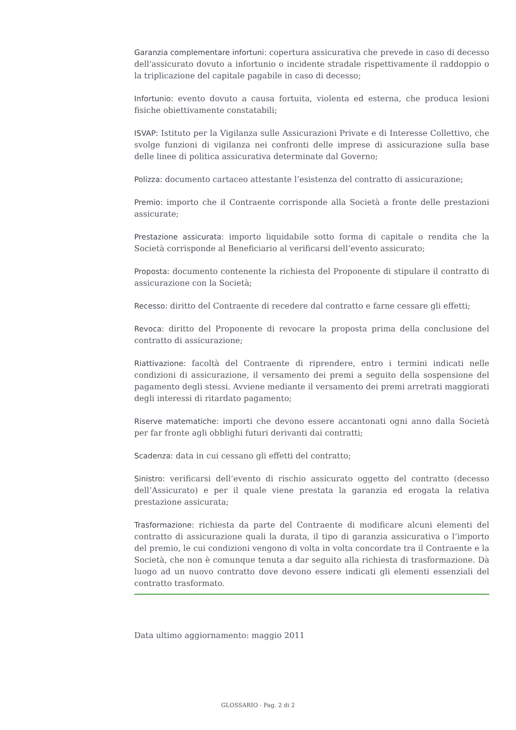Garanzia complementare infortuni: copertura assicurativa che prevede in caso di decesso dell'assicurato dovuto a infortunio o incidente stradale rispettivamente il raddoppio o la triplicazione del capitale pagabile in caso di decesso;
Infortunio: evento dovuto a causa fortuita, violenta ed esterna, che produca lesioni fisiche obiettivamente constatabili;
ISVAP: Istituto per la Vigilanza sulle Assicurazioni Private e di Interesse Collettivo, che svolge funzioni di vigilanza nei confronti delle imprese di assicurazione sulla base delle linee di politica assicurativa determinate dal Governo;
Polizza: documento cartaceo attestante l’esistenza del contratto di assicurazione;
Premio: importo che il Contraente corrisponde alla Società a fronte delle prestazioni assicurate;
Prestazione assicurata: importo liquidabile sotto forma di capitale o rendita che la Società corrisponde al Beneficiario al verificarsi dell’evento assicurato;
Proposta: documento contenente la richiesta del Proponente di stipulare il contratto di assicurazione con la Società;
Recesso: diritto del Contraente di recedere dal contratto e farne cessare gli effetti;
Revoca: diritto del Proponente di revocare la proposta prima della conclusione del contratto di assicurazione;
Riattivazione: facoltà del Contraente di riprendere, entro i termini indicati nelle condizioni di assicurazione, il versamento dei premi a seguito della sospensione del pagamento degli stessi. Avviene mediante il versamento dei premi arretrati maggiorati degli interessi di ritardato pagamento;
Riserve matematiche: importi che devono essere accantonati ogni anno dalla Società per far fronte agli obblighi futuri derivanti dai contratti;
Scadenza: data in cui cessano gli effetti del contratto;
Sinistro: verificarsi dell’evento di rischio assicurato oggetto del contratto (decesso dell’Assicurato) e per il quale viene prestata la garanzia ed erogata la relativa prestazione assicurata;
Trasformazione: richiesta da parte del Contraente di modificare alcuni elementi del contratto di assicurazione quali la durata, il tipo di garanzia assicurativa o l’importo del premio, le cui condizioni vengono di volta in volta concordate tra il Contraente e la Società, che non è comunque tenuta a dar seguito alla richiesta di trasformazione. Dà luogo ad un nuovo contratto dove devono essere indicati gli elementi essenziali del contratto trasformato.
Data ultimo aggiornamento: maggio 2011
GLOSSARIO - Pag. 2 di 2